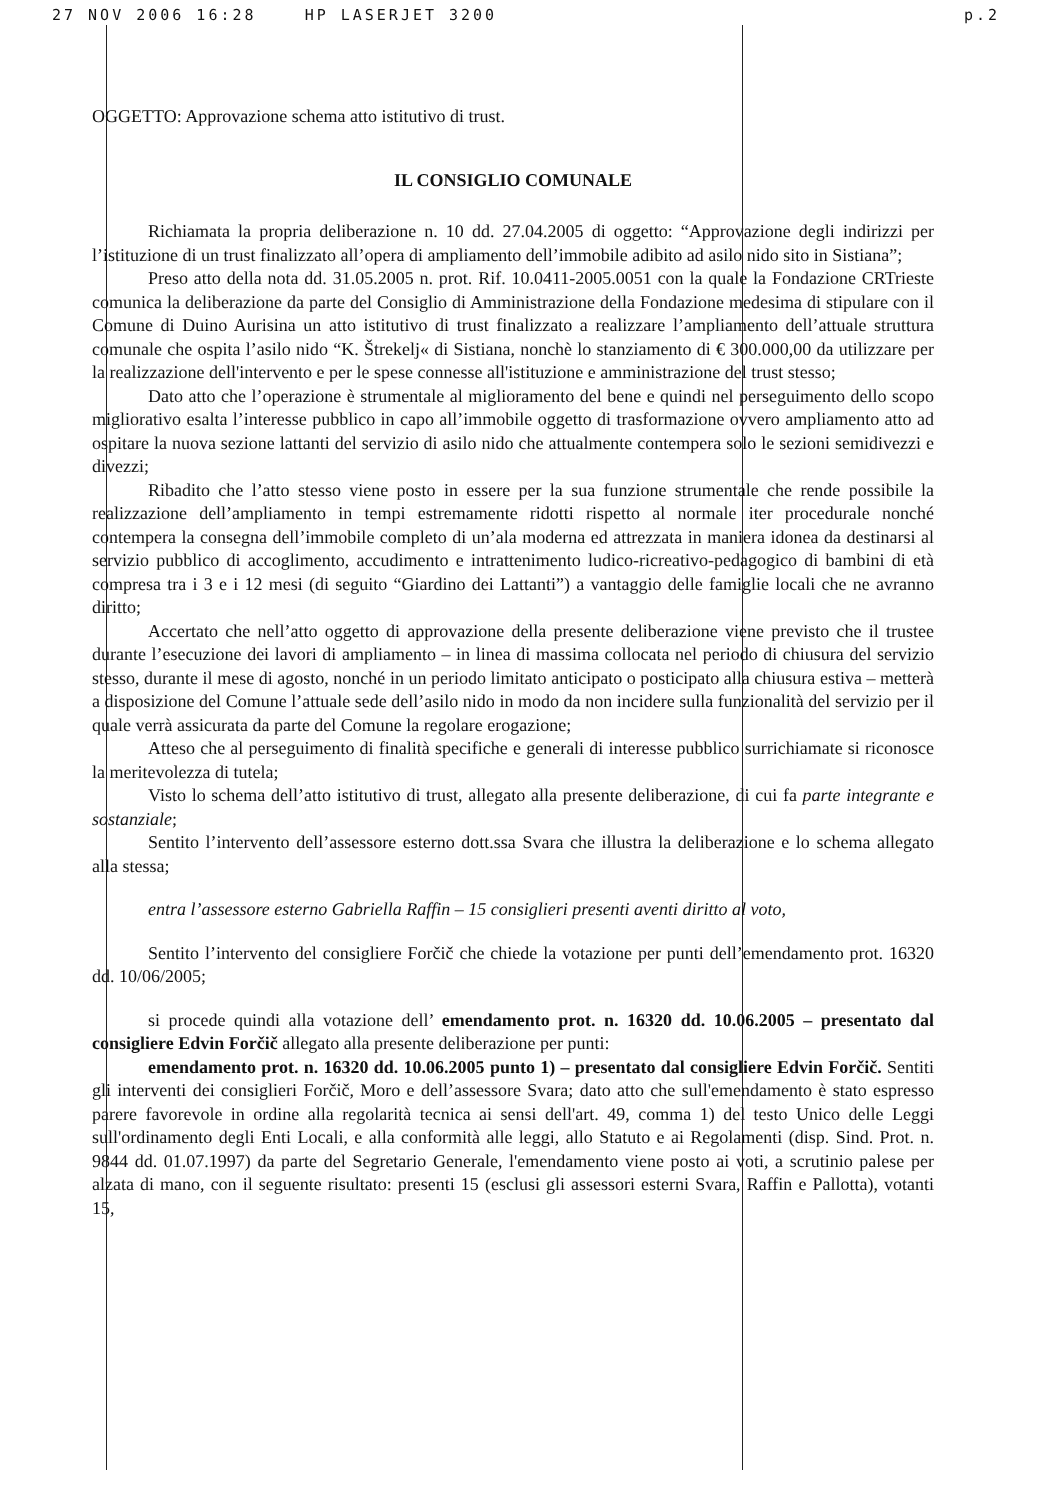27 NOV 2006 16:28 HP LASERJET 3200 p.2
OGGETTO: Approvazione schema atto istitutivo di trust.
IL CONSIGLIO COMUNALE
Richiamata la propria deliberazione n. 10 dd. 27.04.2005 di oggetto: “Approvazione degli indirizzi per l’istituzione di un trust finalizzato all’opera di ampliamento dell’immobile adibito ad asilo nido sito in Sistiana”;
Preso atto della nota dd. 31.05.2005 n. prot. Rif. 10.0411-2005.0051 con la quale la Fondazione CRTrieste comunica la deliberazione da parte del Consiglio di Amministrazione della Fondazione medesima di stipulare con il Comune di Duino Aurisina un atto istitutivo di trust finalizzato a realizzare l’ampliamento dell’attuale struttura comunale che ospita l’asilo nido “K. Štrekelj« di Sistiana, nonchè lo stanziamento di € 300.000,00 da utilizzare per la realizzazione dell'intervento e per le spese connesse all'istituzione e amministrazione del trust stesso;
Dato atto che l’operazione è strumentale al miglioramento del bene e quindi nel perseguimento dello scopo migliorativo esalta l’interesse pubblico in capo all’immobile oggetto di trasformazione ovvero ampliamento atto ad ospitare la nuova sezione lattanti del servizio di asilo nido che attualmente contempera solo le sezioni semidivezzi e divezzi;
Ribadito che l’atto stesso viene posto in essere per la sua funzione strumentale che rende possibile la realizzazione dell’ampliamento in tempi estremamente ridotti rispetto al normale iter procedurale nonché contempera la consegna dell’immobile completo di un’ala moderna ed attrezzata in maniera idonea da destinarsi al servizio pubblico di accoglimento, accudimento e intrattenimento ludico-ricreativo-pedagogico di bambini di età compresa tra i 3 e i 12 mesi (di seguito “Giardino dei Lattanti”) a vantaggio delle famiglie locali che ne avranno diritto;
Accertato che nell’atto oggetto di approvazione della presente deliberazione viene previsto che il trustee durante l’esecuzione dei lavori di ampliamento – in linea di massima collocata nel periodo di chiusura del servizio stesso, durante il mese di agosto, nonché in un periodo limitato anticipato o posticipato alla chiusura estiva – metterà a disposizione del Comune l’attuale sede dell’asilo nido in modo da non incidere sulla funzionalità del servizio per il quale verrà assicurata da parte del Comune la regolare erogazione;
Atteso che al perseguimento di finalità specifiche e generali di interesse pubblico surrichiamate si riconosce la meritevolezza di tutela;
Visto lo schema dell’atto istitutivo di trust, allegato alla presente deliberazione, di cui fa parte integrante e sostanziale;
Sentito l’intervento dell’assessore esterno dott.ssa Svara che illustra la deliberazione e lo schema allegato alla stessa;
entra l’assessore esterno Gabriella Raffin – 15 consiglieri presenti aventi diritto al voto,
Sentito l’intervento del consigliere Forčič che chiede la votazione per punti dell’emendamento prot. 16320 dd. 10/06/2005;
si procede quindi alla votazione dell’ emendamento prot. n. 16320 dd. 10.06.2005 – presentato dal consigliere Edvin Forčič allegato alla presente deliberazione per punti:
emendamento prot. n. 16320 dd. 10.06.2005 punto 1) – presentato dal consigliere Edvin Forčič. Sentiti gli interventi dei consiglieri Forčič, Moro e dell’assessore Svara; dato atto che sull'emendamento è stato espresso parere favorevole in ordine alla regolarità tecnica ai sensi dell'art. 49, comma 1) del testo Unico delle Leggi sull'ordinamento degli Enti Locali, e alla conformità alle leggi, allo Statuto e ai Regolamenti (disp. Sind. Prot. n. 9844 dd. 01.07.1997) da parte del Segretario Generale, l'emendamento viene posto ai voti, a scrutinio palese per alzata di mano, con il seguente risultato: presenti 15 (esclusi gli assessori esterni Svara, Raffin e Pallotta), votanti 15,